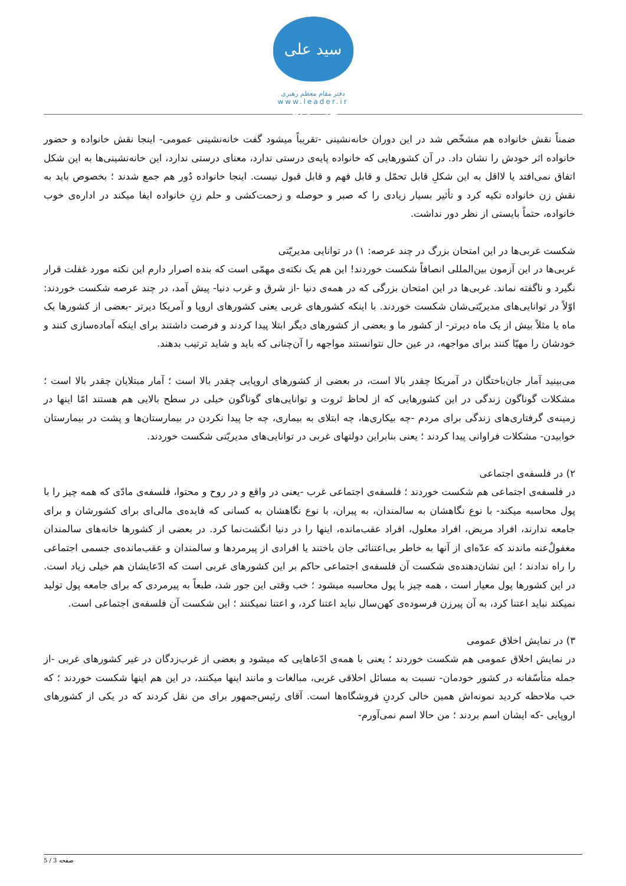سید علی خامنه‌ای
دفتر مقام معظم رهبری
www.leader.ir
ضمناً نقش خانواده هم مشخّص شد در این دوران خانه‌نشینی -تقریباً میشود گفت خانه‌نشینی عمومی- اینجا نقش خانواده و حضور خانواده اثر خودش را نشان داد. در آن کشورهایی که خانواده پایه‌ی درستی ندارد، معنای درستی ندارد، این خانه‌نشینی‌ها به این شکل اتفاق نمی‌افتد یا لااقل به این شکلِ قابل تحمّل و قابل فهم و قابل قبول نیست. اینجا خانواده دُور هم جمع شدند ؛ بخصوص باید به نقش زن خانواده تکیه کرد و تأثیر بسیار زیادی را که صبر و حوصله و زحمت‌کشی و حلم زنِ خانواده ایفا میکند در اداره‌ی خوب خانواده، حتماً بایستی از نظر دور نداشت.
شکست غربی‌ها در این امتحان بزرگ در چند عرصه: ۱) در توانایی مدیریّتی
غربی‌ها در این آزمون بین‌المللی انصافاً شکست خوردند! این هم یک نکته‌ی مهمّی است که بنده اصرار دارم این نکته مورد غفلت قرار نگیرد و ناگفته نماند. غربی‌ها در این امتحان بزرگی که در همه‌ی دنیا -از شرق و غرب دنیا- پیش آمد، در چند عرصه شکست خوردند: اوّلاً در توانایی‌های مدیریّتی‌شان شکست خوردند. با اینکه کشورهای غربی یعنی کشورهای اروپا و آمریکا دیرتر -بعضی از کشورها یک ماه یا مثلاً بیش از یک ماه دیرتر- از کشور ما و بعضی از کشورهای دیگر ابتلا پیدا کردند و فرصت داشتند برای اینکه آماده‌سازی کنند و خودشان را مهیّا کنند برای مواجهه، در عین حال نتوانستند مواجهه را آن‌چنانی که باید و شاید ترتیب بدهند.
می‌بینید آمار جان‌باختگان در آمریکا چقدر بالا است، در بعضی از کشورهای اروپایی چقدر بالا است ؛ آمار مبتلایان چقدر بالا است ؛ مشکلات گوناگون زندگی در این کشورهایی که از لحاظ ثروت و توانایی‌های گوناگون خیلی در سطح بالایی هم هستند امّا اینها در زمینه‌ی گرفتاری‌های زندگی برای مردم -چه بیکاری‌ها، چه ابتلای به بیماری، چه جا پیدا نکردن در بیمارستان‌ها و پشت در بیمارستان خوابیدن- مشکلات فراوانی پیدا کردند ؛ یعنی بنابراین دولتهای غربی در توانایی‌های مدیریّتی شکست خوردند.
۲) در فلسفه‌ی اجتماعی
در فلسفه‌ی اجتماعی هم شکست خوردند ؛ فلسفه‌ی اجتماعی غرب -یعنی در واقع و در روح و محتوا، فلسفه‌ی مادّی که همه چیز را با پول محاسبه میکند- با نوع نگاهشان به سالمندان، به پیران، با نوع نگاهشان به کسانی که فایده‌ی مالی‌ای برای کشورشان و برای جامعه ندارند، افراد مریض، افراد معلول، افراد عقب‌مانده، اینها را در دنیا انگشت‌نما کرد. در بعضی از کشورها خانه‌های سالمندان مغفولٌ‌عنه ماندند که عدّه‌ای از آنها به خاطر بی‌اعتنائی جان باختند یا افرادی از پیرمردها و سالمندان و عقب‌مانده‌ی جسمی اجتماعی را راه ندادند ؛ این نشان‌دهنده‌ی شکست آن فلسفه‌ی اجتماعی حاکم بر این کشورهای غربی است که ادّعایشان هم خیلی زیاد است. در این کشورها پول معیار است ، همه چیز با پول محاسبه میشود ؛ خب وقتی این جور شد، طبعاً به پیرمردی که برای جامعه پول تولید نمیکند نباید اعتنا کرد، به آن پیرزن فرسوده‌ی کهن‌سال نباید اعتنا کرد، و اعتنا نمیکنند ؛ این شکست آن فلسفه‌ی اجتماعی است.
۳) در نمایش اخلاق عمومی
در نمایش اخلاق عمومی هم شکست خوردند ؛ یعنی با همه‌ی ادّعاهایی که میشود و بعضی از غرب‌زدگان در غیر کشورهای غربی -از جمله متأسّفانه در کشور خودمان- نسبت به مسائل اخلاقی غربی، مبالغات و مانند اینها میکنند، در این هم اینها شکست خوردند ؛ که خب ملاحظه کردید نمونه‌اش همین خالی کردنِ فروشگاه‌ها است. آقای رئیس‌جمهور برای من نقل کردند که در یکی از کشورهای اروپایی -که ایشان اسم بردند ؛ من حالا اسم نمی‌آورم-
صفحه 3 / 5